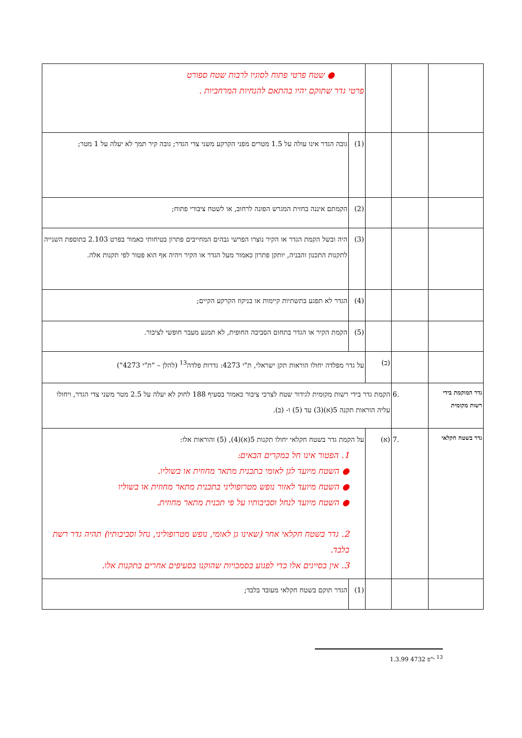| | | | ● שטח פרטי פתוח לסוגיו לרבות שטח ספורט פרטי גדר שתוקם יהיו בהתאם להנחיות המרחביות . | |
| | | | (1) | גובה הגדר אינו עולה על 1.5 מטרים מפני הקרקע משני צדי הגדר; גובה קיר תמך לא יעלה על 1 מטר; |
| | | | (2) | הקמתם איננה בחזית המגרש הפונה לרחוב, או לשטח ציבורי פתוח; |
| | | | (3) | היה ובשל הקמת הגדר או הקיר נוצרו הפרשי גבהים המחייבים פתרון בטיחותי כאמור בפרט 2.103 בתוספת השנייה לתקנות התכנון והבניה, יותקן פתרון כאמור מעל הגדר או הקיר ויהיה אף הוא פטור לפי תקנות אלה. |
| | | | (4) | הגדר לא תפגע בתשתיות קיימות או בניקוז הקרקע הקיים; |
| | | | (5) | הקמת הקיר או הגדר בתחום הסביבה החופית, לא תמנע מעבר חופשי לציבור. |
| | | (ב) | על גדר מפלדה יחולו הוראות תקן ישראלי, ת"י 4273: גדרות פלדה<sup>13</sup> (להלן – "ת"י 4273") | |
| גדר המוקמת בידי רשות מקומית | .6 | הקמת גדר בידי רשות מקומית לגידור שטח לצרכי ציבור כאמור בסעיף 188 לחוק לא יעלה על 2.5 מטר משני צדי הגדר, ויחולו עליה הוראות תקנה 5(א)(3) עד (5) ו- (ב). | | |
| גדר בשטח חקלאי | .7 | (א) | על הקמת גדר בשטח חקלאי יחולו תקנות 5(א)(4), (5) והוראות אלו: 1. הפטור אינו חל במקרים הבאים: ● השטח מיועד לגן לאומי בתכנית מתאר מחוזית או בשוליו. ● השטח מיועד לאזור נופש מטרופוליני בתכנית מתאר מחוזית או בשוליו ● השטח מיועד לנחל וסביבותיו על פי תכנית מתאר מחוזית. 2. גדר בשטח חקלאי אחר (שאינו גן לאומי, נופש מטרופוליני, נחל וסביבותיו) תהיה גדר רשת בלבד. 3. אין בסייגים אלו כדי לפגוע בסמכויות שהוקנו בסעיפים אחרים בתקנות אלו. | |
| | | | (1) | הגדר תוקם בשטח חקלאי מעובד בלבד; |
<sup>13</sup> י"פ 4732 1.3.99